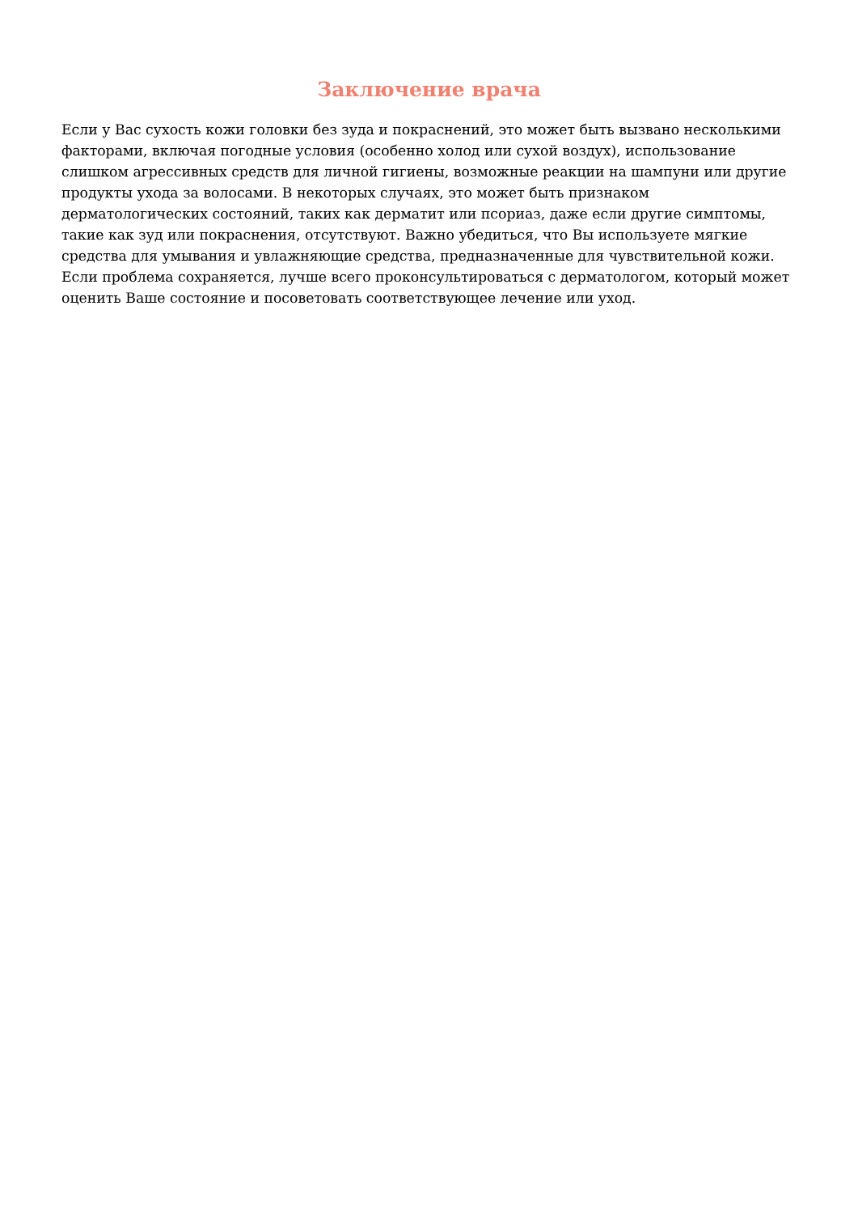Заключение врача
Если у Вас сухость кожи головки без зуда и покраснений, это может быть вызвано несколькими факторами, включая погодные условия (особенно холод или сухой воздух), использование слишком агрессивных средств для личной гигиены, возможные реакции на шампуни или другие продукты ухода за волосами. В некоторых случаях, это может быть признаком дерматологических состояний, таких как дерматит или псориаз, даже если другие симптомы, такие как зуд или покраснения, отсутствуют. Важно убедиться, что Вы используете мягкие средства для умывания и увлажняющие средства, предназначенные для чувствительной кожи. Если проблема сохраняется, лучше всего проконсультироваться с дерматологом, который может оценить Ваше состояние и посоветовать соответствующее лечение или уход.